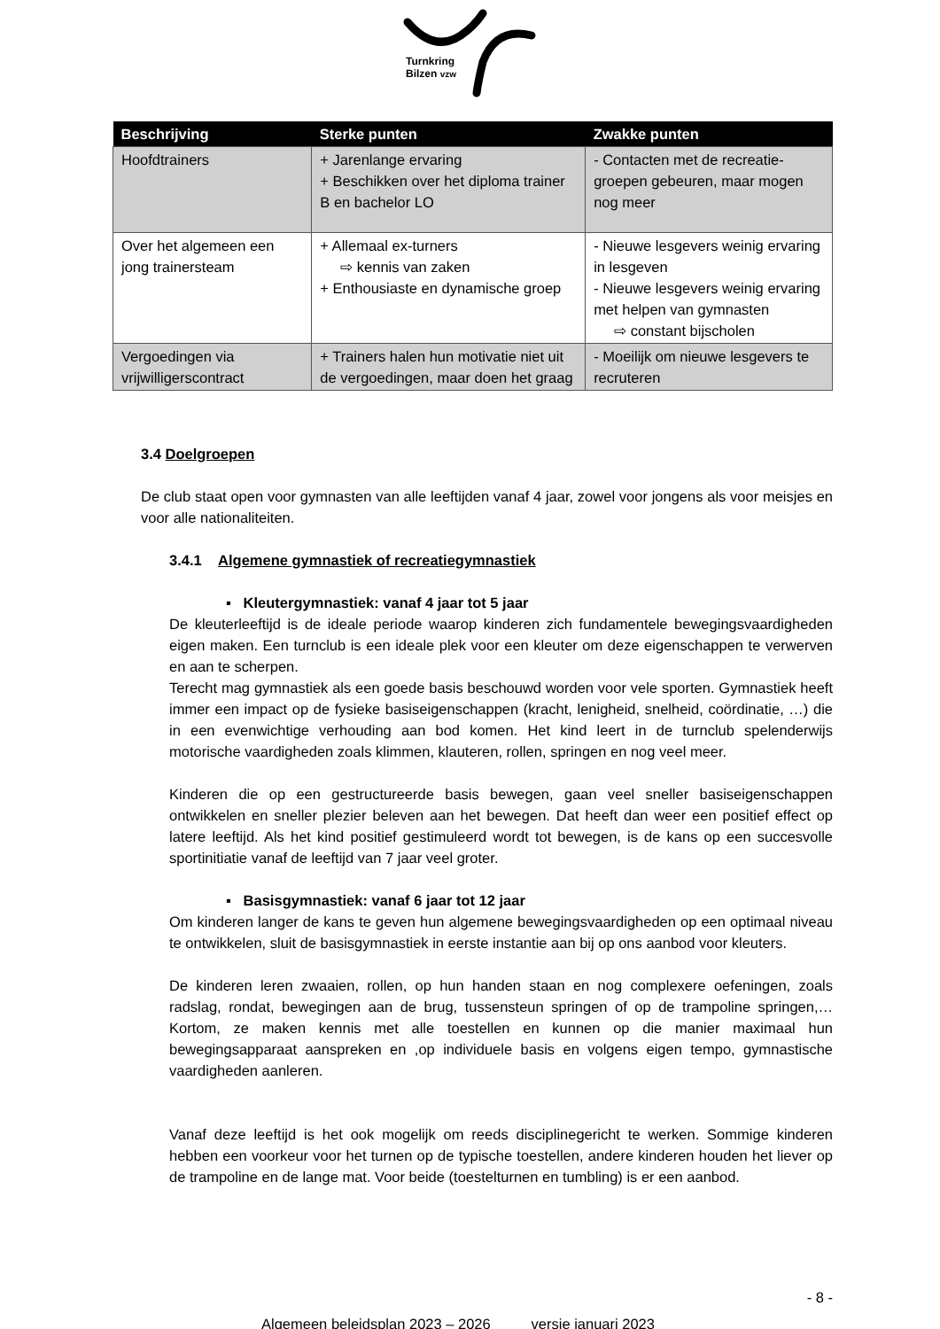Turnkring
Bilzen vzw
| Beschrijving | Sterke punten | Zwakke punten |
| --- | --- | --- |
| Hoofdtrainers | + Jarenlange ervaring + Beschikken over het diploma trainer B en bachelor LO | - Contacten met de recreatie-groepen gebeuren, maar mogen nog meer |
| Over het algemeen een jong trainersteam | + Allemaal ex-turners ⇨ kennis van zaken + Enthousiaste en dynamische groep | - Nieuwe lesgevers weinig ervaring in lesgeven - Nieuwe lesgevers weinig ervaring met helpen van gymnasten ⇨ constant bijscholen |
| Vergoedingen via vrijwilligerscontract | + Trainers halen hun motivatie niet uit de vergoedingen, maar doen het graag | - Moeilijk om nieuwe lesgevers te recruteren |
3.4 Doelgroepen
De club staat open voor gymnasten van alle leeftijden vanaf 4 jaar, zowel voor jongens als voor meisjes en voor alle nationaliteiten.
3.4.1 Algemene gymnastiek of recreatiegymnastiek
▪ Kleutergymnastiek: vanaf 4 jaar tot 5 jaar
De kleuterleeftijd is de ideale periode waarop kinderen zich fundamentele bewegingsvaardigheden eigen maken. Een turnclub is een ideale plek voor een kleuter om deze eigenschappen te verwerven en aan te scherpen.
Terecht mag gymnastiek als een goede basis beschouwd worden voor vele sporten. Gymnastiek heeft immer een impact op de fysieke basiseigenschappen (kracht, lenigheid, snelheid, coördinatie, …) die in een evenwichtige verhouding aan bod komen. Het kind leert in de turnclub spelenderwijs motorische vaardigheden zoals klimmen, klauteren, rollen, springen en nog veel meer.
Kinderen die op een gestructureerde basis bewegen, gaan veel sneller basiseigenschappen ontwikkelen en sneller plezier beleven aan het bewegen. Dat heeft dan weer een positief effect op latere leeftijd. Als het kind positief gestimuleerd wordt tot bewegen, is de kans op een succesvolle sportinitiatie vanaf de leeftijd van 7 jaar veel groter.
▪ Basisgymnastiek: vanaf 6 jaar tot 12 jaar
Om kinderen langer de kans te geven hun algemene bewegingsvaardigheden op een optimaal niveau te ontwikkelen, sluit de basisgymnastiek in eerste instantie aan bij op ons aanbod voor kleuters.
De kinderen leren zwaaien, rollen, op hun handen staan en nog complexere oefeningen, zoals radslag, rondat, bewegingen aan de brug, tussensteun springen of op de trampoline springen,… Kortom, ze maken kennis met alle toestellen en kunnen op die manier maximaal hun bewegingsapparaat aanspreken en ,op individuele basis en volgens eigen tempo, gymnastische vaardigheden aanleren.
Vanaf deze leeftijd is het ook mogelijk om reeds disciplinegericht te werken. Sommige kinderen hebben een voorkeur voor het turnen op de typische toestellen, andere kinderen houden het liever op de trampoline en de lange mat. Voor beide (toestelturnen en tumbling) is er een aanbod.
- 8 -
Algemeen beleidsplan 2023 – 2026 versie januari 2023